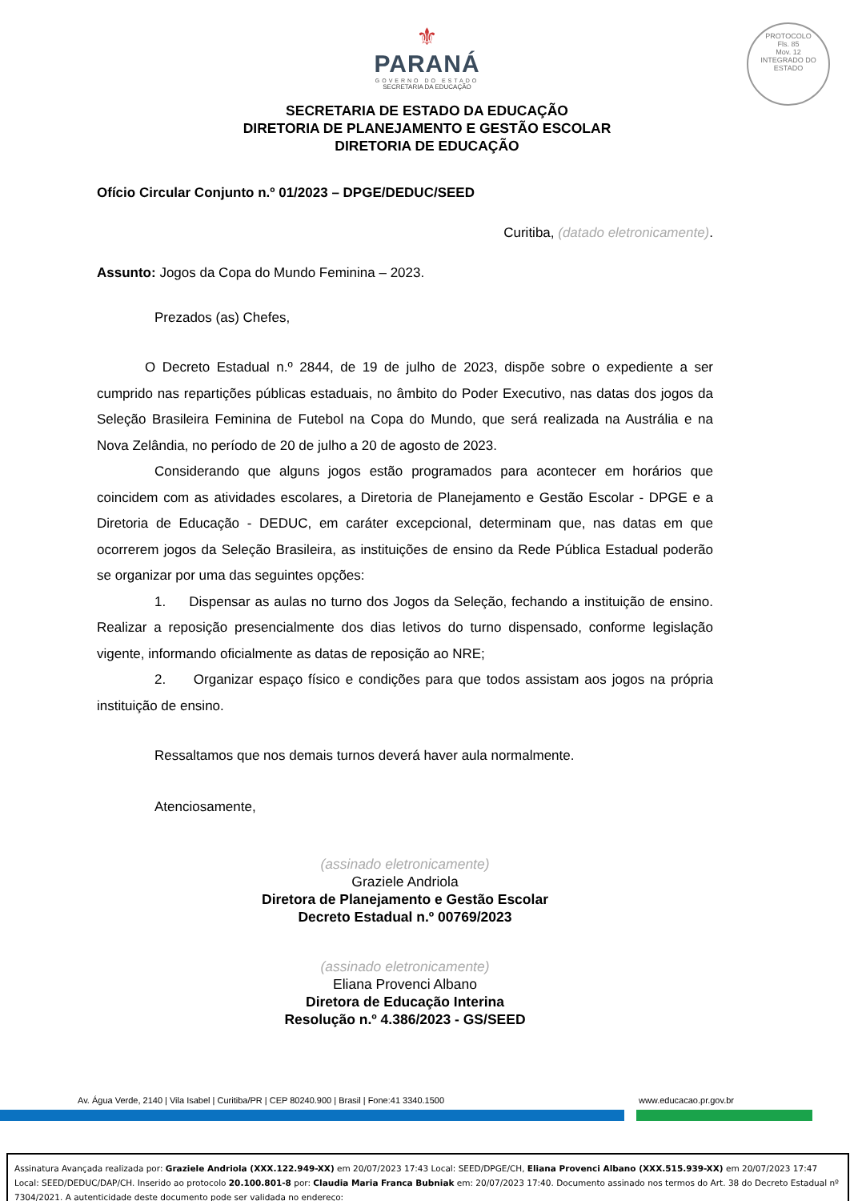⚜
PARANÁ
GOVERNO DO ESTADO
SECRETARIA DA EDUCAÇÃO
PROTOCOLO
Fls. 85
Mov. 12
INTEGRADO DO ESTADO
SECRETARIA DE ESTADO DA EDUCAÇÃO
DIRETORIA DE PLANEJAMENTO E GESTÃO ESCOLAR
DIRETORIA DE EDUCAÇÃO
Ofício Circular Conjunto n.º 01/2023 – DPGE/DEDUC/SEED
Curitiba, (datado eletronicamente).
Assunto: Jogos da Copa do Mundo Feminina – 2023.
Prezados (as) Chefes,
O Decreto Estadual n.º 2844, de 19 de julho de 2023, dispõe sobre o expediente a ser cumprido nas repartições públicas estaduais, no âmbito do Poder Executivo, nas datas dos jogos da Seleção Brasileira Feminina de Futebol na Copa do Mundo, que será realizada na Austrália e na Nova Zelândia, no período de 20 de julho a 20 de agosto de 2023.
Considerando que alguns jogos estão programados para acontecer em horários que coincidem com as atividades escolares, a Diretoria de Planejamento e Gestão Escolar - DPGE e a Diretoria de Educação - DEDUC, em caráter excepcional, determinam que, nas datas em que ocorrerem jogos da Seleção Brasileira, as instituições de ensino da Rede Pública Estadual poderão se organizar por uma das seguintes opções:
1. Dispensar as aulas no turno dos Jogos da Seleção, fechando a instituição de ensino. Realizar a reposição presencialmente dos dias letivos do turno dispensado, conforme legislação vigente, informando oficialmente as datas de reposição ao NRE;
2. Organizar espaço físico e condições para que todos assistam aos jogos na própria instituição de ensino.
Ressaltamos que nos demais turnos deverá haver aula normalmente.
Atenciosamente,
(assinado eletronicamente)
Graziele Andriola
Diretora de Planejamento e Gestão Escolar
Decreto Estadual n.º 00769/2023
(assinado eletronicamente)
Eliana Provenci Albano
Diretora de Educação Interina
Resolução n.º 4.386/2023 - GS/SEED
Av. Água Verde, 2140 | Vila Isabel | Curitiba/PR | CEP 80240.900 | Brasil | Fone:41 3340.1500 www.educacao.pr.gov.br
Assinatura Avançada realizada por: Graziele Andriola (XXX.122.949-XX) em 20/07/2023 17:43 Local: SEED/DPGE/CH, Eliana Provenci Albano (XXX.515.939-XX) em 20/07/2023 17:47 Local: SEED/DEDUC/DAP/CH. Inserido ao protocolo 20.100.801-8 por: Claudia Maria Franca Bubniak em: 20/07/2023 17:40. Documento assinado nos termos do Art. 38 do Decreto Estadual nº 7304/2021. A autenticidade deste documento pode ser validada no endereço: